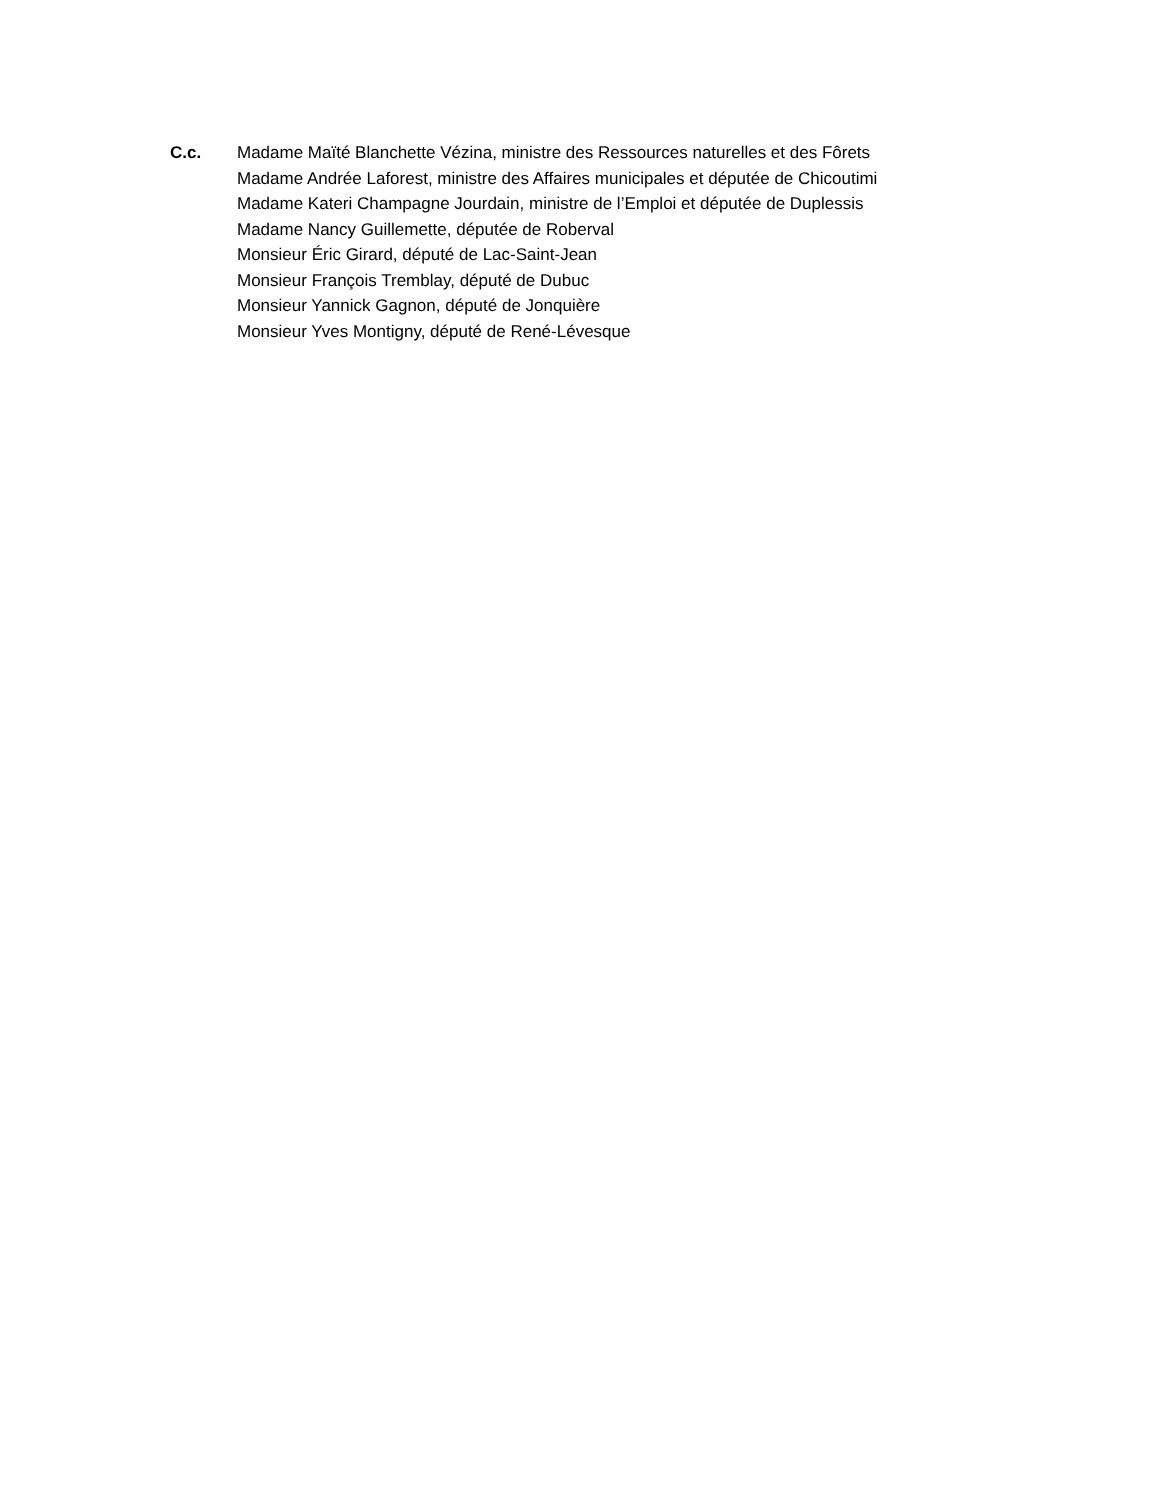C.c. Madame Maïté Blanchette Vézina, ministre des Ressources naturelles et des Fôrets
Madame Andrée Laforest, ministre des Affaires municipales et députée de Chicoutimi
Madame Kateri Champagne Jourdain, ministre de l’Emploi et députée de Duplessis
Madame Nancy Guillemette, députée de Roberval
Monsieur Éric Girard, député de Lac-Saint-Jean
Monsieur François Tremblay, député de Dubuc
Monsieur Yannick Gagnon, député de Jonquière
Monsieur Yves Montigny, député de René-Lévesque